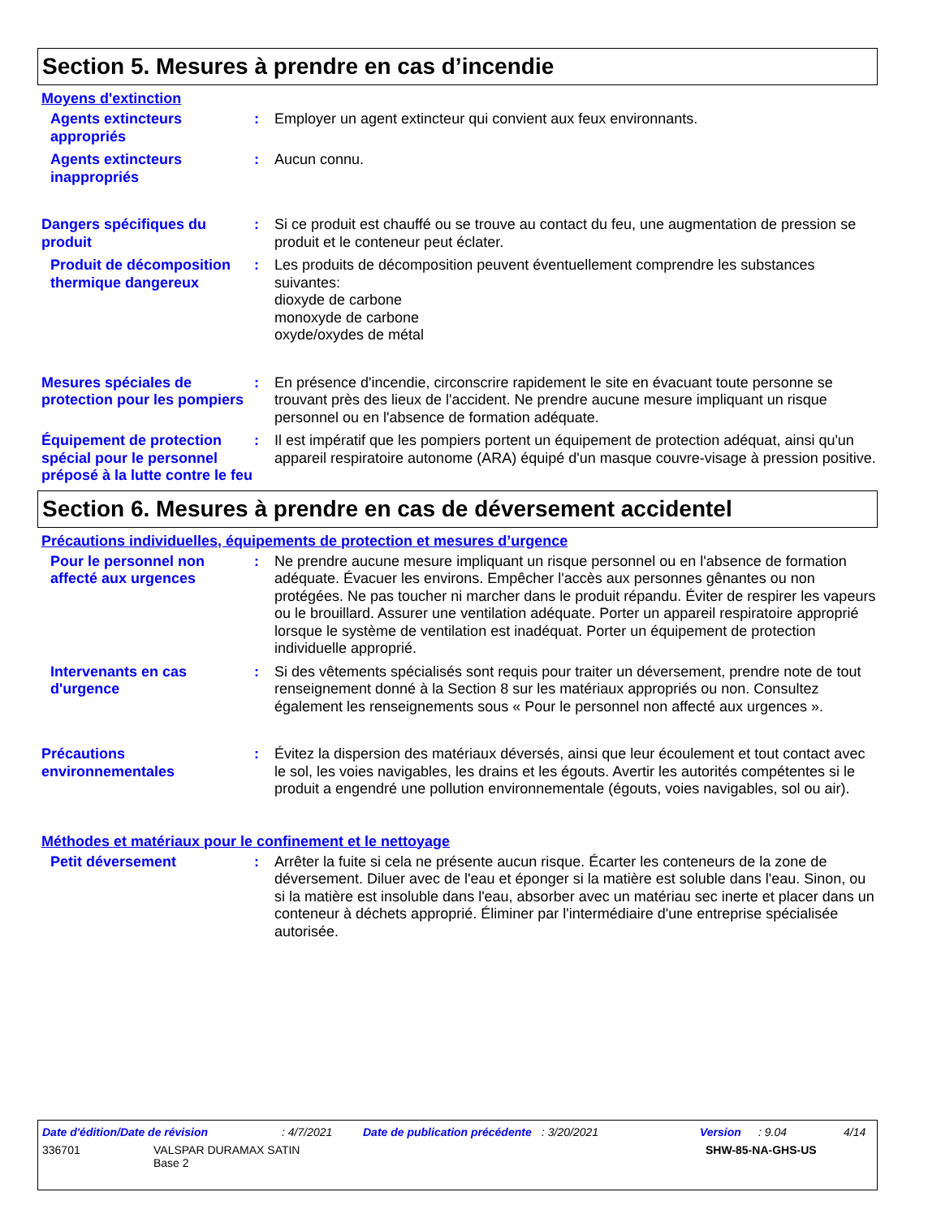Section 5. Mesures à prendre en cas d’incendie
Moyens d'extinction
Agents extincteurs appropriés
: Employer un agent extincteur qui convient aux feux environnants.
Agents extincteurs inappropriés
: Aucun connu.
Dangers spécifiques du produit
: Si ce produit est chauffé ou se trouve au contact du feu, une augmentation de pression se produit et le conteneur peut éclater.
Produit de décomposition thermique dangereux
: Les produits de décomposition peuvent éventuellement comprendre les substances suivantes:
dioxyde de carbone
monoxyde de carbone
oxyde/oxydes de métal
Mesures spéciales de protection pour les pompiers
: En présence d'incendie, circonscrire rapidement le site en évacuant toute personne se trouvant près des lieux de l'accident. Ne prendre aucune mesure impliquant un risque personnel ou en l'absence de formation adéquate.
Équipement de protection spécial pour le personnel préposé à la lutte contre le feu
: Il est impératif que les pompiers portent un équipement de protection adéquat, ainsi qu'un appareil respiratoire autonome (ARA) équipé d'un masque couvre-visage à pression positive.
Section 6. Mesures à prendre en cas de déversement accidentel
Précautions individuelles, équipements de protection et mesures d’urgence
Pour le personnel non affecté aux urgences
: Ne prendre aucune mesure impliquant un risque personnel ou en l'absence de formation adéquate. Évacuer les environs. Empêcher l'accès aux personnes gênantes ou non protégées. Ne pas toucher ni marcher dans le produit répandu. Éviter de respirer les vapeurs ou le brouillard. Assurer une ventilation adéquate. Porter un appareil respiratoire approprié lorsque le système de ventilation est inadéquat. Porter un équipement de protection individuelle approprié.
Intervenants en cas d'urgence
: Si des vêtements spécialisés sont requis pour traiter un déversement, prendre note de tout renseignement donné à la Section 8 sur les matériaux appropriés ou non. Consultez également les renseignements sous « Pour le personnel non affecté aux urgences ».
Précautions environnementales
: Évitez la dispersion des matériaux déversés, ainsi que leur écoulement et tout contact avec le sol, les voies navigables, les drains et les égouts. Avertir les autorités compétentes si le produit a engendré une pollution environnementale (égouts, voies navigables, sol ou air).
Méthodes et matériaux pour le confinement et le nettoyage
Petit déversement : Arrêter la fuite si cela ne présente aucun risque. Écarter les conteneurs de la zone de déversement. Diluer avec de l'eau et éponger si la matière est soluble dans l'eau. Sinon, ou si la matière est insoluble dans l'eau, absorber avec un matériau sec inerte et placer dans un conteneur à déchets approprié. Éliminer par l'intermédiaire d'une entreprise spécialisée autorisée.
Date d'édition/Date de révision: 4/7/2021 Date de publication précédente: 3/20/2021 Version: 9.04 4/14
336701 VALSPAR DURAMAX SATIN
Base 2 SHW-85-NA-GHS-US